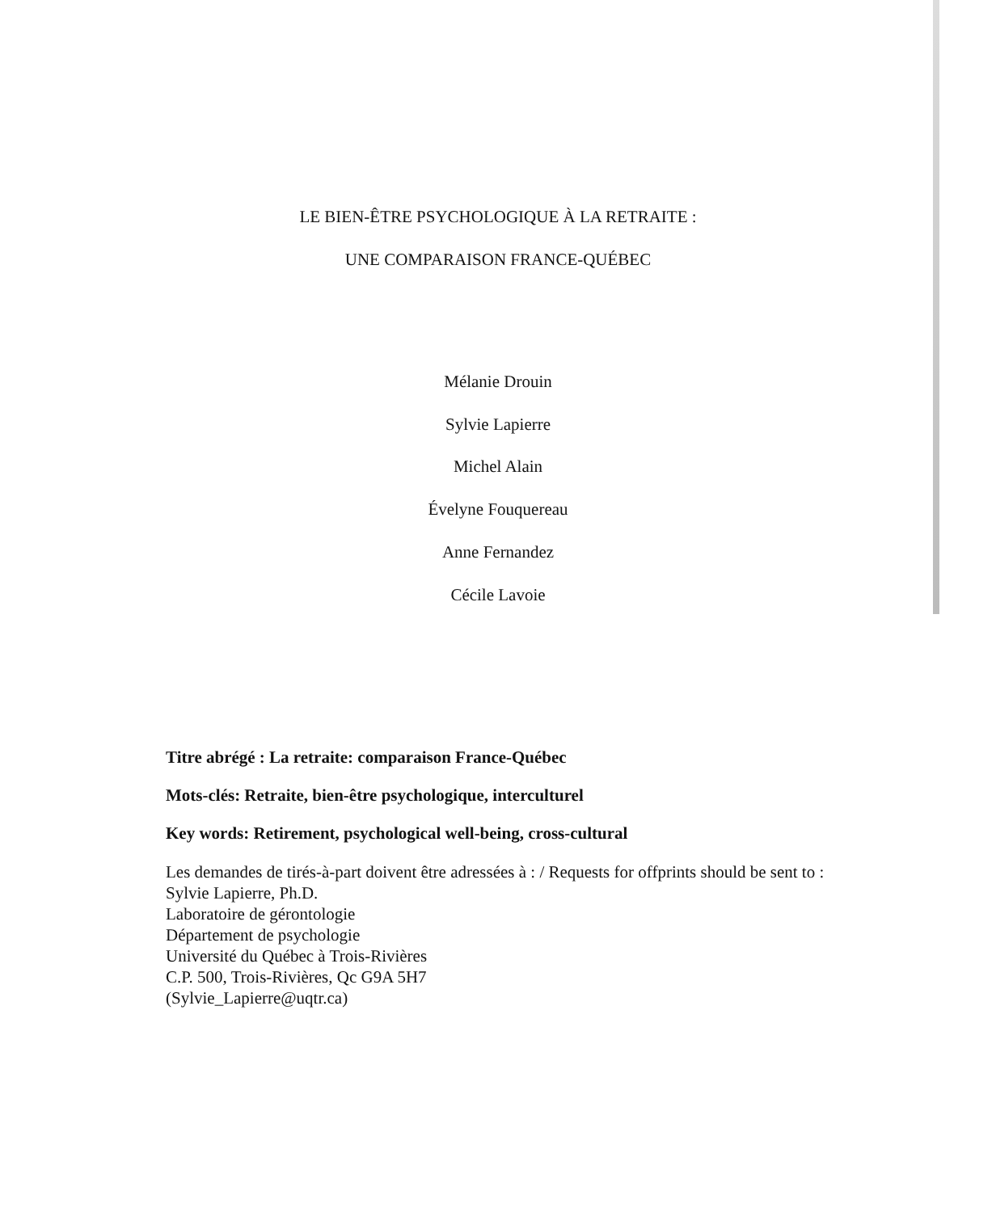LE BIEN-ÊTRE PSYCHOLOGIQUE À LA RETRAITE :
UNE COMPARAISON FRANCE-QUÉBEC
Mélanie Drouin
Sylvie Lapierre
Michel Alain
Évelyne Fouquereau
Anne Fernandez
Cécile Lavoie
Titre abrégé : La retraite: comparaison France-Québec
Mots-clés: Retraite, bien-être psychologique, interculturel
Key words: Retirement, psychological well-being, cross-cultural
Les demandes de tirés-à-part doivent être adressées à : / Requests for offprints should be sent to :
Sylvie Lapierre, Ph.D.
Laboratoire de gérontologie
Département de psychologie
Université du Québec à Trois-Rivières
C.P. 500, Trois-Rivières, Qc G9A 5H7
(Sylvie_Lapierre@uqtr.ca)